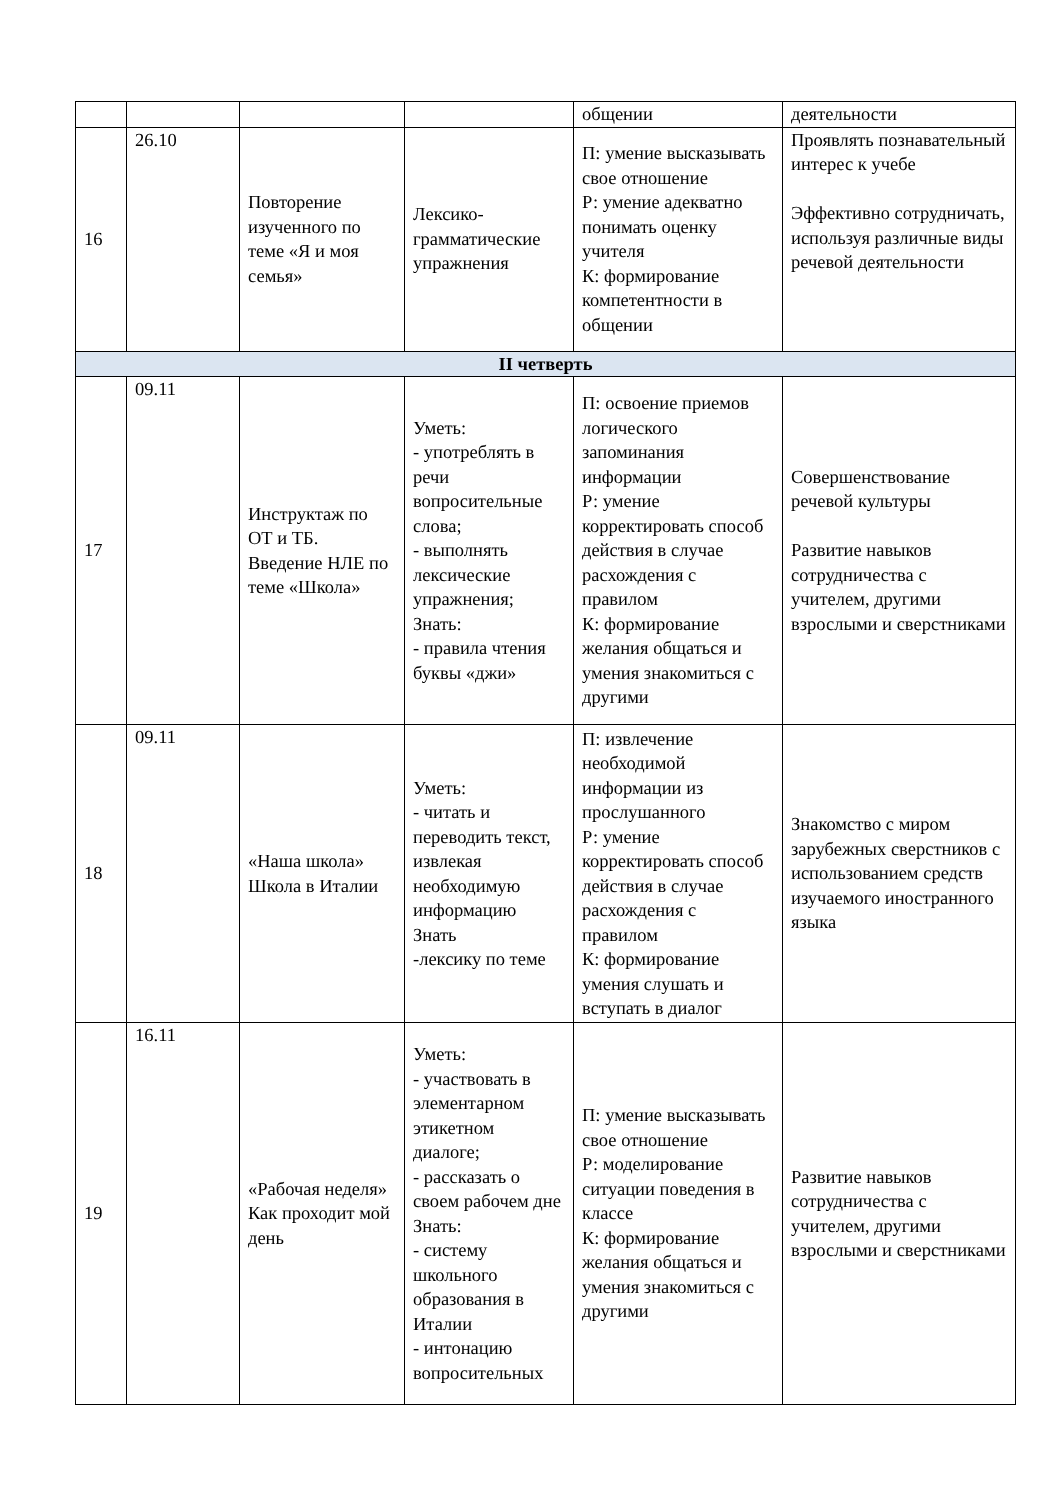| | | | | общении | деятельности |
| 16 | 26.10 | Повторение изученного по теме «Я и моя семья» | Лексико-грамматические упражнения | П: умение высказывать свое отношение Р: умение адекватно понимать оценку учителя К: формирование компетентности в общении | Проявлять познавательный интерес к учебе Эффективно сотрудничать, используя различные виды речевой деятельности |
| II четверть | | | | | |
| 17 | 09.11 | Инструктаж по ОТ и ТБ. Введение НЛЕ по теме «Школа» | Уметь: - употреблять в речи вопросительные слова; - выполнять лексические упражнения; Знать: - правила чтения буквы «джи» | П: освоение приемов логического запоминания информации Р: умение корректировать способ действия в случае расхождения с правилом К: формирование желания общаться и умения знакомиться с другими | Совершенствование речевой культуры Развитие навыков сотрудничества с учителем, другими взрослыми и сверстниками |
| 18 | 09.11 | «Наша школа» Школа в Италии | Уметь: - читать и переводить текст, извлекая необходимую информацию Знать -лексику по теме | П: извлечение необходимой информации из прослушанного Р: умение корректировать способ действия в случае расхождения с правилом К: формирование умения слушать и вступать в диалог | Знакомство с миром зарубежных сверстников с использованием средств изучаемого иностранного языка |
| 19 | 16.11 | «Рабочая неделя» Как проходит мой день | Уметь: - участвовать в элементарном этикетном диалоге; - рассказать о своем рабочем дне Знать: - систему школьного образования в Италии - интонацию вопросительных | П: умение высказывать свое отношение Р: моделирование ситуации поведения в классе К: формирование желания общаться и умения знакомиться с другими | Развитие навыков сотрудничества с учителем, другими взрослыми и сверстниками |